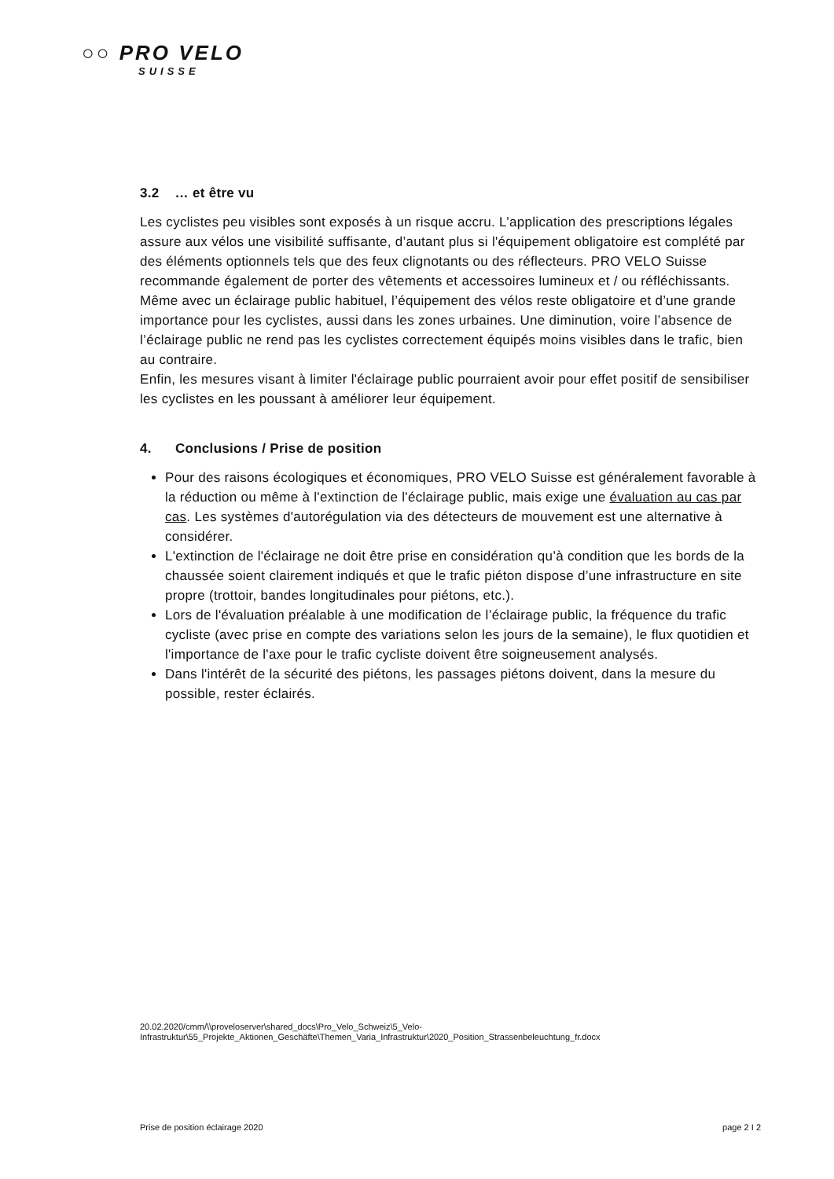○○ PRO VELO
SUISSE
3.2 … et être vu
Les cyclistes peu visibles sont exposés à un risque accru. L’application des prescriptions légales assure aux vélos une visibilité suffisante, d’autant plus si l'équipement obligatoire est complété par des éléments optionnels tels que des feux clignotants ou des réflecteurs. PRO VELO Suisse recommande également de porter des vêtements et accessoires lumineux et / ou réfléchissants.
Même avec un éclairage public habituel, l’équipement des vélos reste obligatoire et d’une grande importance pour les cyclistes, aussi dans les zones urbaines. Une diminution, voire l’absence de l’éclairage public ne rend pas les cyclistes correctement équipés moins visibles dans le trafic, bien au contraire.
Enfin, les mesures visant à limiter l'éclairage public pourraient avoir pour effet positif de sensibiliser les cyclistes en les poussant à améliorer leur équipement.
4. Conclusions / Prise de position
Pour des raisons écologiques et économiques, PRO VELO Suisse est généralement favorable à la réduction ou même à l'extinction de l'éclairage public, mais exige une évaluation au cas par cas. Les systèmes d'autorégulation via des détecteurs de mouvement est une alternative à considérer.
L'extinction de l'éclairage ne doit être prise en considération qu’à condition que les bords de la chaussée soient clairement indiqués et que le trafic piéton dispose d’une infrastructure en site propre (trottoir, bandes longitudinales pour piétons, etc.).
Lors de l'évaluation préalable à une modification de l’éclairage public, la fréquence du trafic cycliste (avec prise en compte des variations selon les jours de la semaine), le flux quotidien et l'importance de l'axe pour le trafic cycliste doivent être soigneusement analysés.
Dans l'intérêt de la sécurité des piétons, les passages piétons doivent, dans la mesure du possible, rester éclairés.
20.02.2020/cmm/\\proveloserver\shared_docs\Pro_Velo_Schweiz\5_Velo-
Infrastruktur\55_Projekte_Aktionen_Geschäfte\Themen_Varia_Infrastruktur\2020_Position_Strassenbeleuchtung_fr.docx
Prise de position éclairage 2020 page 2 I 2